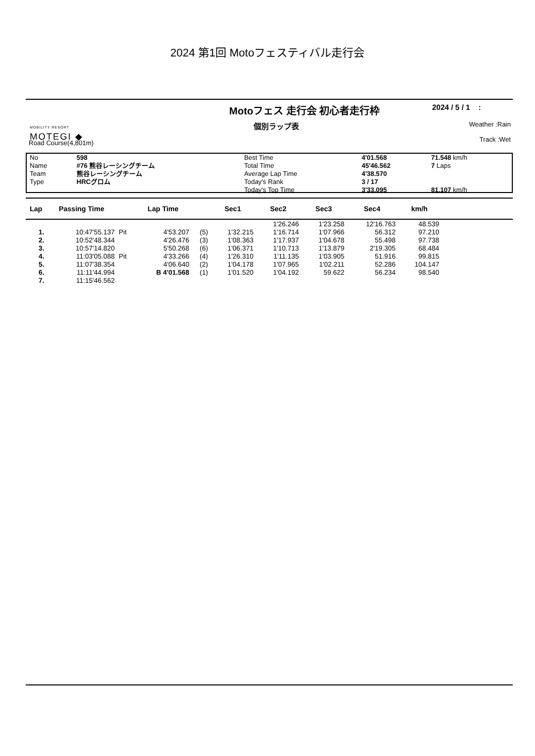2024 第1回 Motoフェスティバル走行会
Motoフェス 走行会 初心者走行枠
2024 / 5 / 1 :
MOBILITY RESORT
MOTEGI ◆
個別ラップ表
Weather :Rain
Track :Wet
Road Course(4,801m)
| No | 598 | Best Time | 4'01.568 | 71.548 km/h |
| Name | #76 熊谷レーシングチーム | Total Time | 45'46.562 | 7 Laps |
| Team | 熊谷レーシングチーム | Average Lap Time | 4'38.570 | |
| Type | HRCグロム | Today's Rank | 3 / 17 | |
| | | Today's Top Time | 3'33.095 | 81.107 km/h |
| Lap | Passing Time | | Lap Time | | Sec1 | Sec2 | Sec3 | Sec4 | km/h | |
| --- | --- | --- | --- | --- | --- | --- | --- | --- | --- | --- |
| | | | | | | 1'26.246 | 1'23.258 | 12'16.763 | 48.539 | |
| 1. | 10:47'55.137 | Pit | 4'53.207 | (5) | 1'32.215 | 1'16.714 | 1'07.966 | 56.312 | 97.210 | |
| 2. | 10:52'48.344 | | 4'26.476 | (3) | 1'08.363 | 1'17.937 | 1'04.678 | 55.498 | 97.738 | |
| 3. | 10:57'14.820 | | 5'50.268 | (6) | 1'06.371 | 1'10.713 | 1'13.879 | 2'19.305 | 68.484 | |
| 4. | 11:03'05.088 | Pit | 4'33.266 | (4) | 1'26.310 | 1'11.135 | 1'03.905 | 51.916 | 99.815 | |
| 5. | 11:07'38.354 | | 4'06.640 | (2) | 1'04.178 | 1'07.965 | 1'02.211 | 52.286 | 104.147 | |
| 6. | 11:11'44.994 | | B 4'01.568 | (1) | 1'01.520 | 1'04.192 | 59.622 | 56.234 | 98.540 | |
| 7. | 11:15'46.562 | | | | | | | | | |